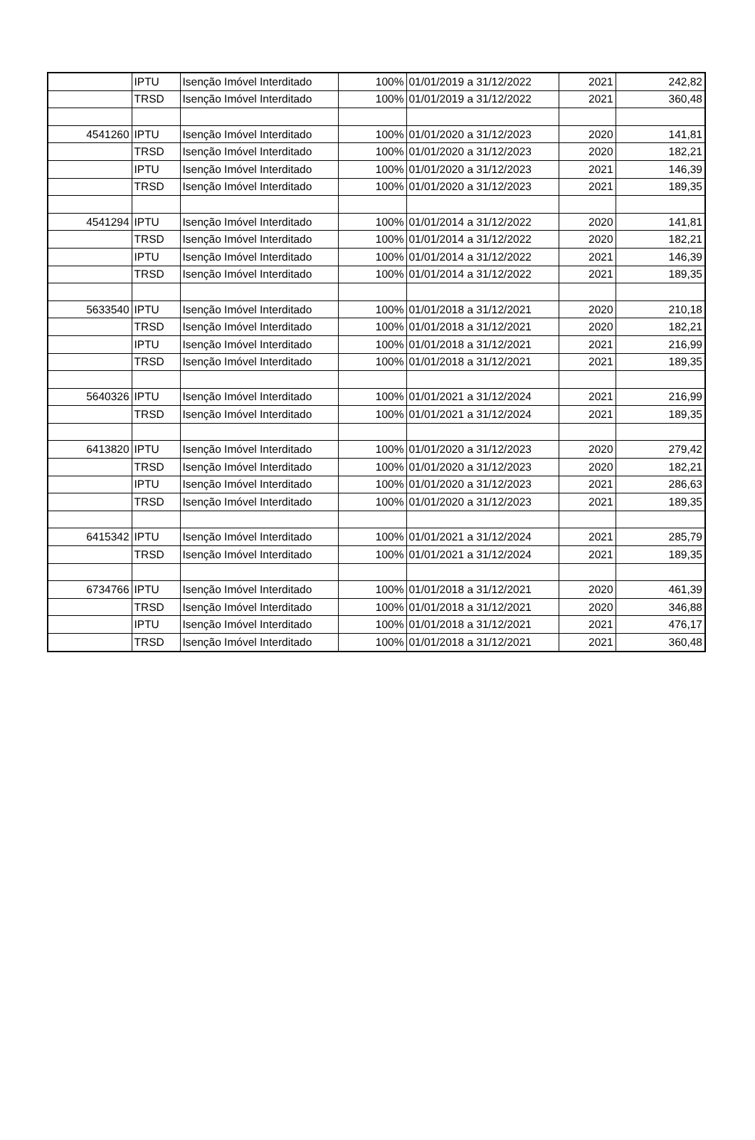| | IPTU | Isenção Imóvel Interditado | 100% | 01/01/2019 a 31/12/2022 | 2021 | 242,82 |
| | TRSD | Isenção Imóvel Interditado | 100% | 01/01/2019 a 31/12/2022 | 2021 | 360,48 |
| 4541260 | IPTU | Isenção Imóvel Interditado | 100% | 01/01/2020 a 31/12/2023 | 2020 | 141,81 |
| | TRSD | Isenção Imóvel Interditado | 100% | 01/01/2020 a 31/12/2023 | 2020 | 182,21 |
| | IPTU | Isenção Imóvel Interditado | 100% | 01/01/2020 a 31/12/2023 | 2021 | 146,39 |
| | TRSD | Isenção Imóvel Interditado | 100% | 01/01/2020 a 31/12/2023 | 2021 | 189,35 |
| 4541294 | IPTU | Isenção Imóvel Interditado | 100% | 01/01/2014 a 31/12/2022 | 2020 | 141,81 |
| | TRSD | Isenção Imóvel Interditado | 100% | 01/01/2014 a 31/12/2022 | 2020 | 182,21 |
| | IPTU | Isenção Imóvel Interditado | 100% | 01/01/2014 a 31/12/2022 | 2021 | 146,39 |
| | TRSD | Isenção Imóvel Interditado | 100% | 01/01/2014 a 31/12/2022 | 2021 | 189,35 |
| 5633540 | IPTU | Isenção Imóvel Interditado | 100% | 01/01/2018 a 31/12/2021 | 2020 | 210,18 |
| | TRSD | Isenção Imóvel Interditado | 100% | 01/01/2018 a 31/12/2021 | 2020 | 182,21 |
| | IPTU | Isenção Imóvel Interditado | 100% | 01/01/2018 a 31/12/2021 | 2021 | 216,99 |
| | TRSD | Isenção Imóvel Interditado | 100% | 01/01/2018 a 31/12/2021 | 2021 | 189,35 |
| 5640326 | IPTU | Isenção Imóvel Interditado | 100% | 01/01/2021 a 31/12/2024 | 2021 | 216,99 |
| | TRSD | Isenção Imóvel Interditado | 100% | 01/01/2021 a 31/12/2024 | 2021 | 189,35 |
| 6413820 | IPTU | Isenção Imóvel Interditado | 100% | 01/01/2020 a 31/12/2023 | 2020 | 279,42 |
| | TRSD | Isenção Imóvel Interditado | 100% | 01/01/2020 a 31/12/2023 | 2020 | 182,21 |
| | IPTU | Isenção Imóvel Interditado | 100% | 01/01/2020 a 31/12/2023 | 2021 | 286,63 |
| | TRSD | Isenção Imóvel Interditado | 100% | 01/01/2020 a 31/12/2023 | 2021 | 189,35 |
| 6415342 | IPTU | Isenção Imóvel Interditado | 100% | 01/01/2021 a 31/12/2024 | 2021 | 285,79 |
| | TRSD | Isenção Imóvel Interditado | 100% | 01/01/2021 a 31/12/2024 | 2021 | 189,35 |
| 6734766 | IPTU | Isenção Imóvel Interditado | 100% | 01/01/2018 a 31/12/2021 | 2020 | 461,39 |
| | TRSD | Isenção Imóvel Interditado | 100% | 01/01/2018 a 31/12/2021 | 2020 | 346,88 |
| | IPTU | Isenção Imóvel Interditado | 100% | 01/01/2018 a 31/12/2021 | 2021 | 476,17 |
| | TRSD | Isenção Imóvel Interditado | 100% | 01/01/2018 a 31/12/2021 | 2021 | 360,48 |